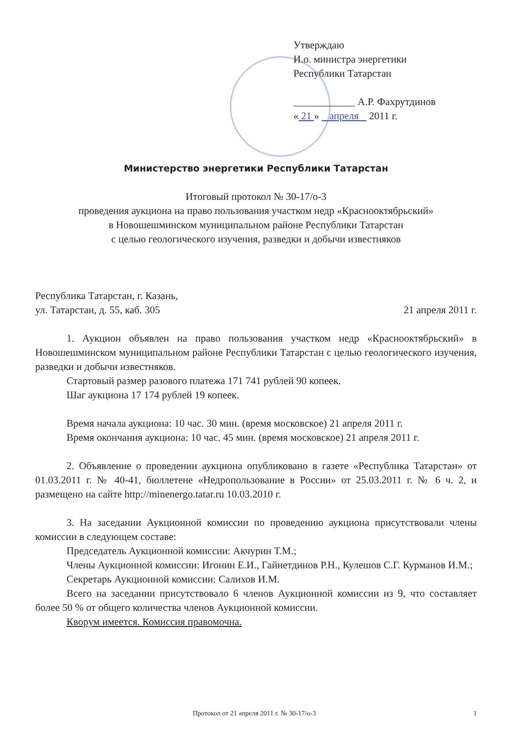Утверждаю
И.о. министра энергетики
Республики Татарстан
____________ А.Р. Фахрутдинов
« 21 » апреля 2011 г.
Министерство энергетики Республики Татарстан
Итоговый протокол № 30-17/о-3
проведения аукциона на право пользования участком недр «Краснооктябрьский»
в Новошешминском муниципальном районе Республики Татарстан
с целью геологического изучения, разведки и добычи известняков
Республика Татарстан, г. Казань,
ул. Татарстан, д. 55, каб. 305 21 апреля 2011 г.
1. Аукцион объявлен на право пользования участком недр «Краснооктябрьский» в Новошешминском муниципальном районе Республики Татарстан с целью геологического изучения, разведки и добычи известняков.
Стартовый размер разового платежа 171 741 рублей 90 копеек.
Шаг аукциона 17 174 рублей 19 копеек.
Время начала аукциона: 10 час. 30 мин. (время московское) 21 апреля 2011 г.
Время окончания аукциона: 10 час. 45 мин. (время московское) 21 апреля 2011 г.
2. Объявление о проведении аукциона опубликовано в газете «Республика Татарстан» от 01.03.2011 г. № 40-41, бюллетене «Недропользование в России» от 25.03.2011 г. № 6 ч. 2, и размещено на сайте http://minenergo.tatar.ru 10.03.2010 г.
3. На заседании Аукционной комиссии по проведению аукциона присутствовали члены комиссии в следующем составе:
Председатель Аукционной комиссии: Акчурин Т.М.;
Члены Аукционной комиссии: Игонин Е.И., Гайнетдинов Р.Н., Кулешов С.Г. Курманов И.М.;
Секретарь Аукционной комиссии: Салихов И.М.
Всего на заседании присутствовало 6 членов Аукционной комиссии из 9, что составляет более 50 % от общего количества членов Аукционной комиссии.
Кворум имеется. Комиссия правомочна.
Протокол от 21 апреля 2011 г. № 30-17/о-3 1